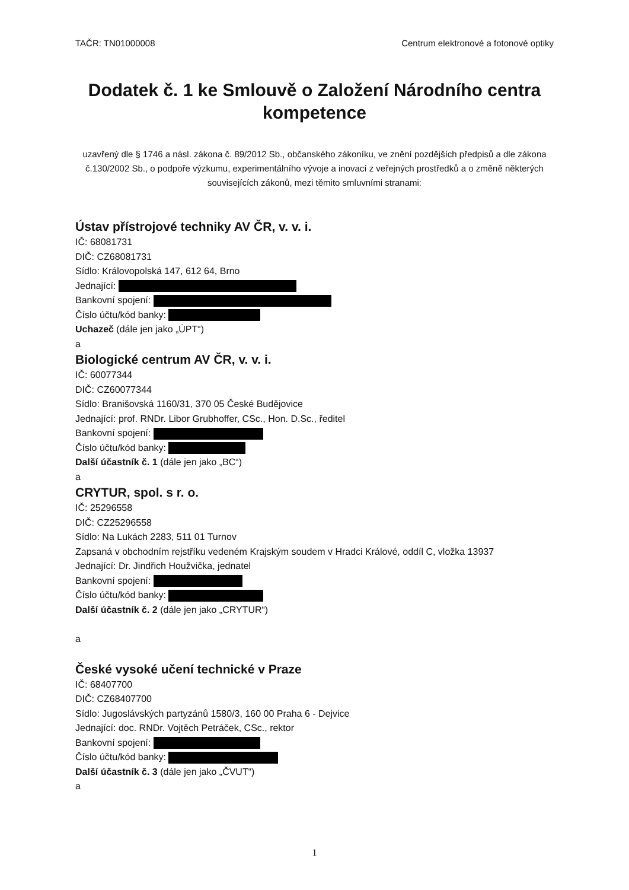TAČR: TN01000008 Centrum elektronové a fotonové optiky
Dodatek č. 1 ke Smlouvě o Založení Národního centra kompetence
uzavřený dle § 1746 a násl. zákona č. 89/2012 Sb., občanského zákoníku, ve znění pozdějších předpisů a dle zákona č.130/2002 Sb., o podpoře výzkumu, experimentálního vývoje a inovací z veřejných prostředků a o změně některých souvisejících zákonů, mezi těmito smluvními stranami:
Ústav přístrojové techniky AV ČR, v. v. i.
IČ: 68081731
DIČ: CZ68081731
Sídlo: Královopolská 147, 612 64, Brno
Jednající:
Bankovní spojení:
Číslo účtu/kód banky:
Uchazeč (dále jen jako „ÚPT“)
a
Biologické centrum AV ČR, v. v. i.
IČ: 60077344
DIČ: CZ60077344
Sídlo: Branišovská 1160/31, 370 05 České Budějovice
Jednající: prof. RNDr. Libor Grubhoffer, CSc., Hon. D.Sc., ředitel
Bankovní spojení:
Číslo účtu/kód banky:
Další účastník č. 1 (dále jen jako „BC“)
a
CRYTUR, spol. s r. o.
IČ: 25296558
DIČ: CZ25296558
Sídlo: Na Lukách 2283, 511 01 Turnov
Zapsaná v obchodním rejstříku vedeném Krajským soudem v Hradci Králové, oddíl C, vložka 13937
Jednající: Dr. Jindřich Houžvička, jednatel
Bankovní spojení:
Číslo účtu/kód banky:
Další účastník č. 2 (dále jen jako „CRYTUR“)
a
České vysoké učení technické v Praze
IČ: 68407700
DIČ: CZ68407700
Sídlo: Jugoslávských partyzánů 1580/3, 160 00 Praha 6 - Dejvice
Jednající: doc. RNDr. Vojtěch Petráček, CSc., rektor
Bankovní spojení:
Číslo účtu/kód banky:
Další účastník č. 3 (dále jen jako „ČVUT“)
a
1